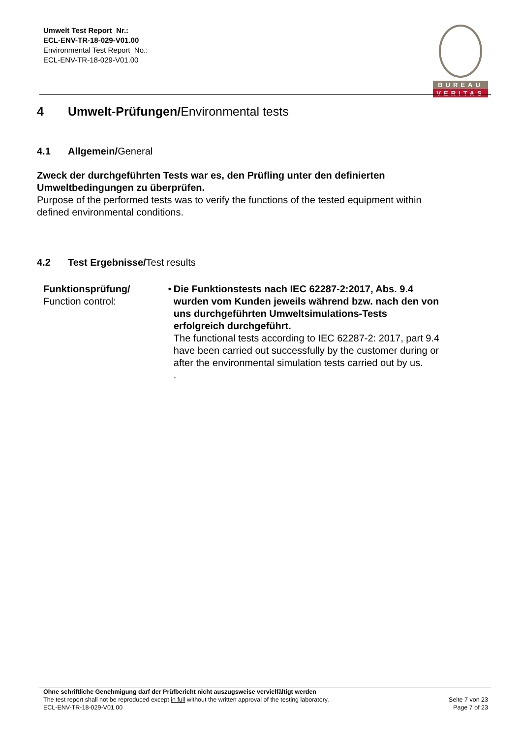Umwelt Test Report Nr.:
ECL-ENV-TR-18-029-V01.00
Environmental Test Report No.:
ECL-ENV-TR-18-029-V01.00
BUREAU
VERITAS
4 Umwelt-Prüfungen/Environmental tests
4.1 Allgemein/General
Zweck der durchgeführten Tests war es, den Prüfling unter den definierten Umweltbedingungen zu überprüfen.
Purpose of the performed tests was to verify the functions of the tested equipment within defined environmental conditions.
4.2 Test Ergebnisse/Test results
Funktionsprüfung/
Function control:
• Die Funktionstests nach IEC 62287-2:2017, Abs. 9.4 wurden vom Kunden jeweils während bzw. nach den von uns durchgeführten Umweltsimulations-Tests erfolgreich durchgeführt.
The functional tests according to IEC 62287-2: 2017, part 9.4 have been carried out successfully by the customer during or after the environmental simulation tests carried out by us.
.
Ohne schriftliche Genehmigung darf der Prüfbericht nicht auszugsweise vervielfältigt werden
The test report shall not be reproduced except in full without the written approval of the testing laboratory.
ECL-ENV-TR-18-029-V01.00
Seite 7 von 23
Page 7 of 23